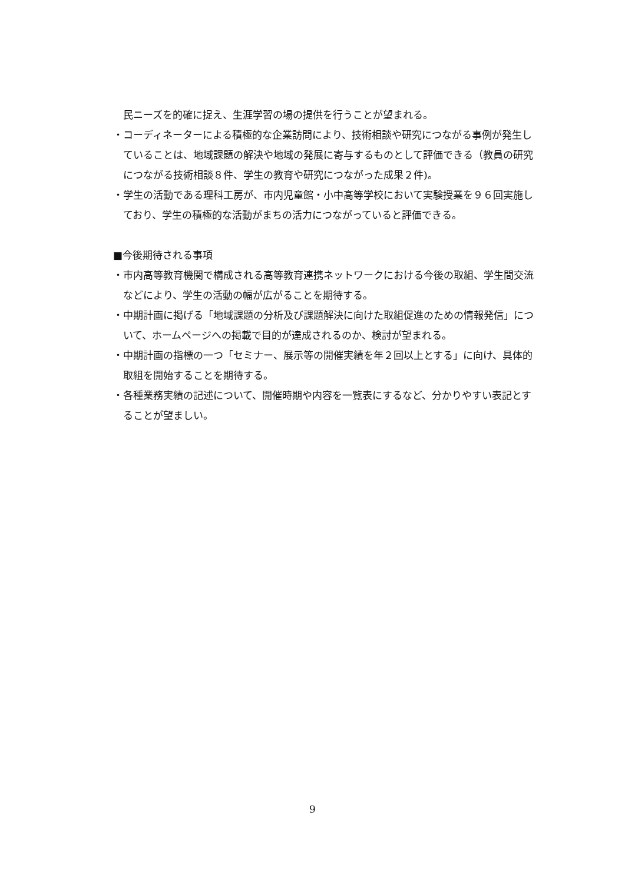民ニーズを的確に捉え、生涯学習の場の提供を行うことが望まれる。
・コーディネーターによる積極的な企業訪問により、技術相談や研究につながる事例が発生していることは、地域課題の解決や地域の発展に寄与するものとして評価できる（教員の研究につながる技術相談８件、学生の教育や研究につながった成果２件)。
・学生の活動である理科工房が、市内児童館・小中高等学校において実験授業を９６回実施しており、学生の積極的な活動がまちの活力につながっていると評価できる。
■今後期待される事項
・市内高等教育機関で構成される高等教育連携ネットワークにおける今後の取組、学生間交流などにより、学生の活動の幅が広がることを期待する。
・中期計画に掲げる「地域課題の分析及び課題解決に向けた取組促進のための情報発信」について、ホームページへの掲載で目的が達成されるのか、検討が望まれる。
・中期計画の指標の一つ「セミナー、展示等の開催実績を年２回以上とする」に向け、具体的取組を開始することを期待する。
・各種業務実績の記述について、開催時期や内容を一覧表にするなど、分かりやすい表記とすることが望ましい。
9